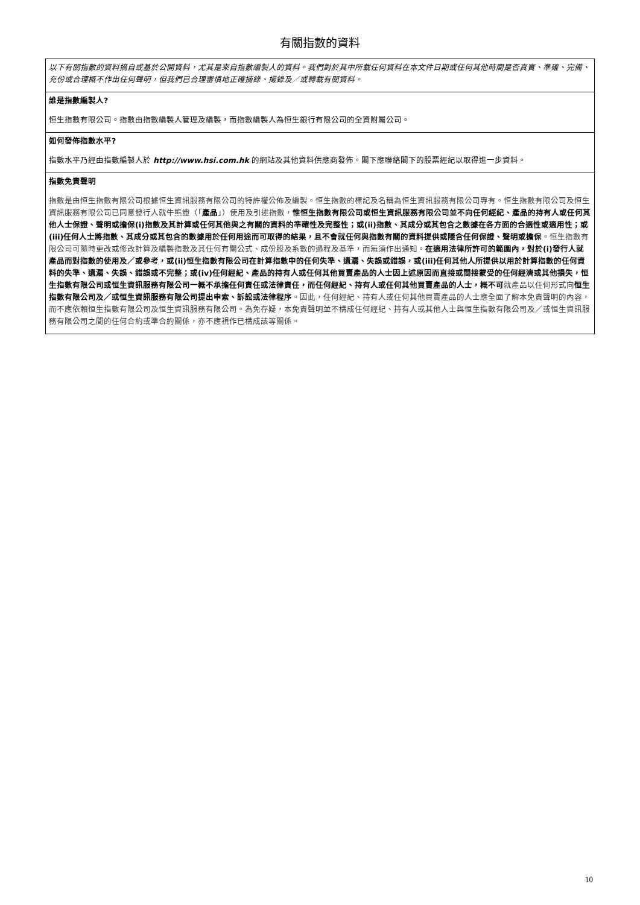有關指數的資料
以下有關指數的資料摘自或基於公開資料，尤其是來自指數編製人的資料。我們對於其中所載任何資料在本文件日期或任何其他時間是否真實、準確、完備、充份或合理概不作出任何聲明，但我們已合理審慎地正確摘錄、撮錄及／或轉載有關資料。
誰是指數編製人?
恒生指數有限公司。指數由指數編製人管理及編製，而指數編製人為恒生銀行有限公司的全資附屬公司。
如何發佈指數水平?
指數水平乃經由指數編製人於 http://www.hsi.com.hk 的網站及其他資料供應商發佈。閣下應聯絡閣下的股票經紀以取得進一步資料。
指數免責聲明
指數是由恒生指數有限公司根據恒生資訊服務有限公司的特許權公佈及編製。恒生指數的標記及名稱為恒生資訊服務有限公司專有。恒生指數有限公司及恒生資訊服務有限公司已同意發行人就牛熊證（「產品」）使用及引述指數，惟恒生指數有限公司或恒生資訊服務有限公司並不向任何經紀、產品的持有人或任何其他人士保證、聲明或擔保(i)指數及其計算或任何其他與之有關的資料的準確性及完整性；或(ii)指數、其成分或其包含之數據在各方面的合適性或適用性；或(iii)任何人士將指數、其成分或其包含的數據用於任何用途而可取得的結果，且不會就任何與指數有關的資料提供或隱含任何保證、聲明或擔保。恒生指數有限公司可隨時更改或修改計算及編製指數及其任何有關公式、成份股及系數的過程及基準，而無須作出通知。在適用法律所許可的範圍內，對於(i)發行人就產品而對指數的使用及／或參考，或(ii)恒生指數有限公司在計算指數中的任何失準、遺漏、失誤或錯誤，或(iii)任何其他人所提供以用於計算指數的任何資料的失準、遺漏、失誤、錯誤或不完整；或(iv)任何經紀、產品的持有人或任何其他買賣產品的人士因上述原因而直接或間接蒙受的任何經濟或其他損失，恒生指數有限公司或恒生資訊服務有限公司一概不承擔任何責任或法律責任，而任何經紀、持有人或任何其他買賣產品的人士，概不可 就產品以任何形式向 恒生指數有限公司及／或恒生資訊服務有限公司提出申索、訴訟或法律程序。因此，任何經紀、持有人或任何其他買賣產品的人士應全面了解本免責聲明的內容，而不應依賴恒生指數有限公司及恒生資訊服務有限公司。為免存疑，本免責聲明並不構成任何經紀、持有人或其他人士與恒生指數有限公司及／或恒生資訊服務有限公司之間的任何合約或準合約關係，亦不應視作已構成該等關係。
10